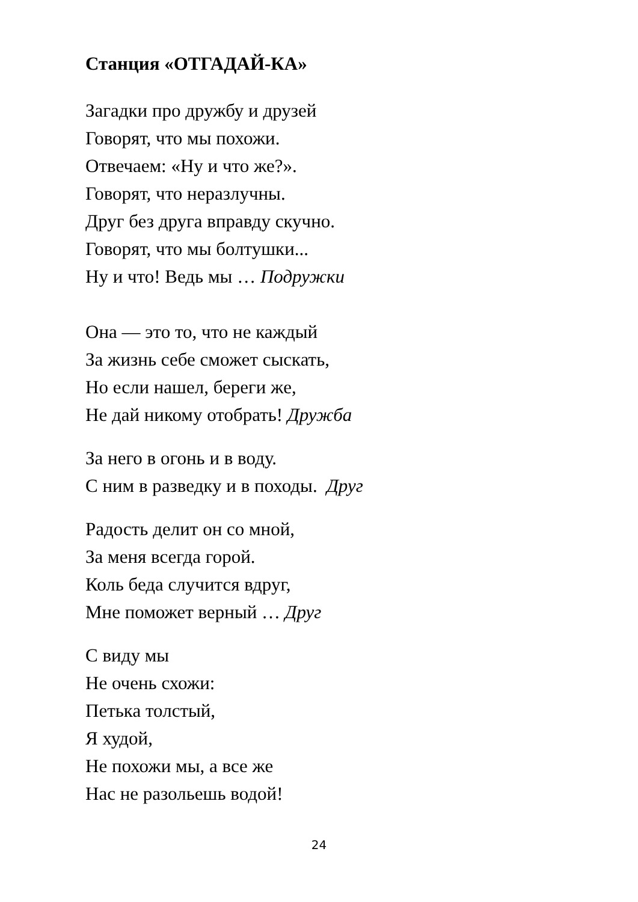Станция «ОТГАДАЙ-КА»
Загадки про дружбу и друзей
Говорят, что мы похожи.
Отвечаем: «Ну и что же?».
Говорят, что неразлучны.
Друг без друга вправду скучно.
Говорят, что мы болтушки...
Ну и что! Ведь мы … Подружки
Она — это то, что не каждый
За жизнь себе сможет сыскать,
Но если нашел, береги же,
Не дай никому отобрать! Дружба
За него в огонь и в воду.
С ним в разведку и в походы. Друг
Радость делит он со мной,
За меня всегда горой.
Коль беда случится вдруг,
Мне поможет верный … Друг
С виду мы
Не очень схожи:
Петька толстый,
Я худой,
Не похожи мы, а все же
Нас не разольешь водой!
24